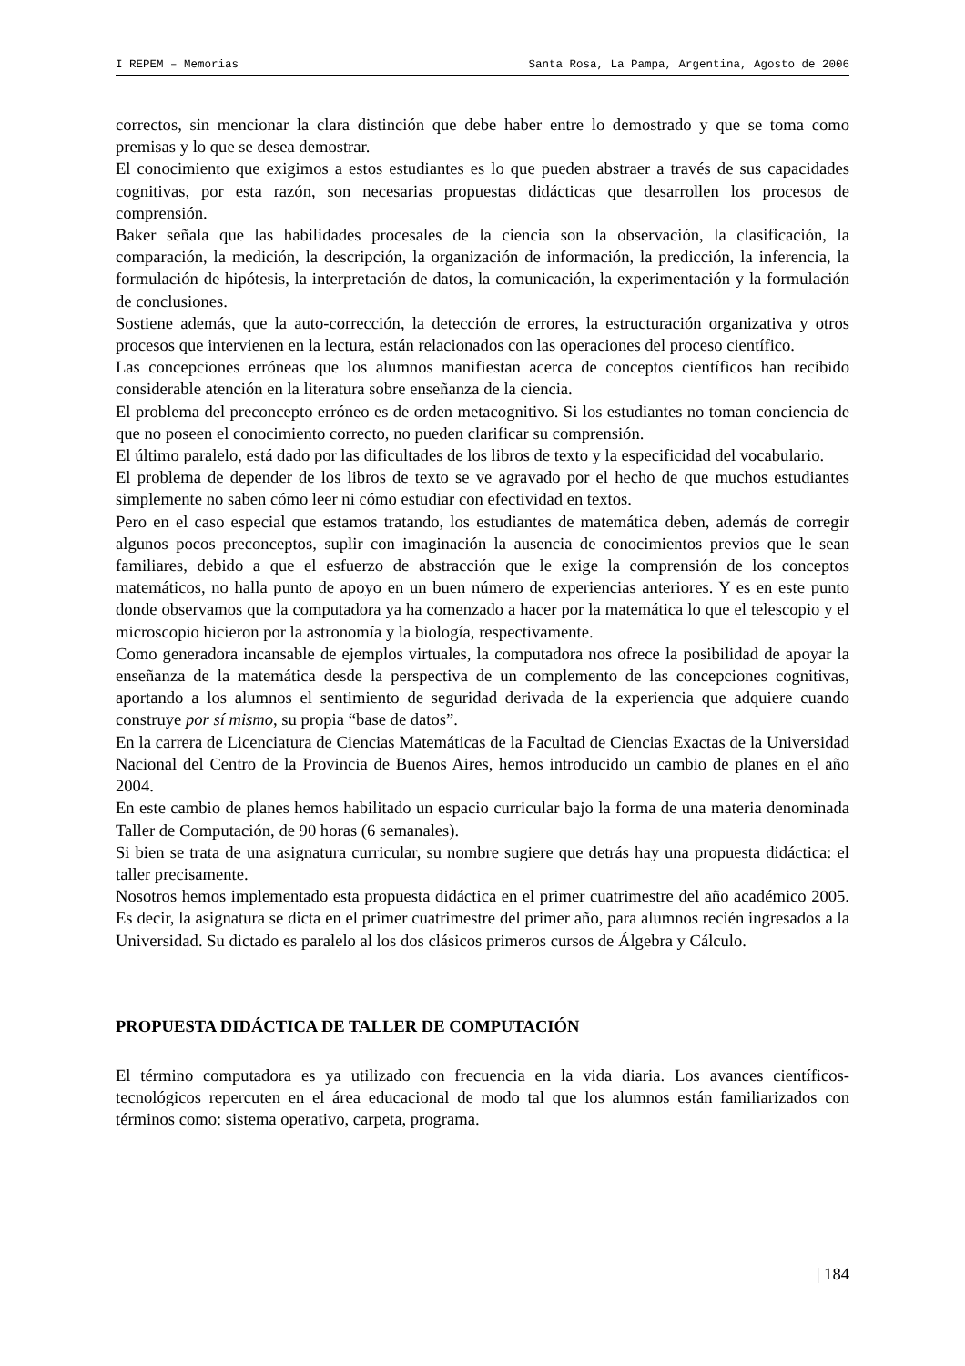I REPEM – Memorias Santa Rosa, La Pampa, Argentina, Agosto de 2006
correctos, sin mencionar la clara distinción que debe haber entre lo demostrado y que se toma como premisas y lo que se desea demostrar.
El conocimiento que exigimos a estos estudiantes es lo que pueden abstraer a través de sus capacidades cognitivas, por esta razón, son necesarias propuestas didácticas que desarrollen los procesos de comprensión.
Baker señala que las habilidades procesales de la ciencia son la observación, la clasificación, la comparación, la medición, la descripción, la organización de información, la predicción, la inferencia, la formulación de hipótesis, la interpretación de datos, la comunicación, la experimentación y la formulación de conclusiones.
Sostiene además, que la auto-corrección, la detección de errores, la estructuración organizativa y otros procesos que intervienen en la lectura, están relacionados con las operaciones del proceso científico.
Las concepciones erróneas que los alumnos manifiestan acerca de conceptos científicos han recibido considerable atención en la literatura sobre enseñanza de la ciencia.
El problema del preconcepto erróneo es de orden metacognitivo. Si los estudiantes no toman conciencia de que no poseen el conocimiento correcto, no pueden clarificar su comprensión.
El último paralelo, está dado por las dificultades de los libros de texto y la especificidad del vocabulario.
El problema de depender de los libros de texto se ve agravado por el hecho de que muchos estudiantes simplemente no saben cómo leer ni cómo estudiar con efectividad en textos.
Pero en el caso especial que estamos tratando, los estudiantes de matemática deben, además de corregir algunos pocos preconceptos, suplir con imaginación la ausencia de conocimientos previos que le sean familiares, debido a que el esfuerzo de abstracción que le exige la comprensión de los conceptos matemáticos, no halla punto de apoyo en un buen número de experiencias anteriores. Y es en este punto donde observamos que la computadora ya ha comenzado a hacer por la matemática lo que el telescopio y el microscopio hicieron por la astronomía y la biología, respectivamente.
Como generadora incansable de ejemplos virtuales, la computadora nos ofrece la posibilidad de apoyar la enseñanza de la matemática desde la perspectiva de un complemento de las concepciones cognitivas, aportando a los alumnos el sentimiento de seguridad derivada de la experiencia que adquiere cuando construye por sí mismo, su propia “base de datos”.
En la carrera de Licenciatura de Ciencias Matemáticas de la Facultad de Ciencias Exactas de la Universidad Nacional del Centro de la Provincia de Buenos Aires, hemos introducido un cambio de planes en el año 2004.
En este cambio de planes hemos habilitado un espacio curricular bajo la forma de una materia denominada Taller de Computación, de 90 horas (6 semanales).
Si bien se trata de una asignatura curricular, su nombre sugiere que detrás hay una propuesta didáctica: el taller precisamente.
Nosotros hemos implementado esta propuesta didáctica en el primer cuatrimestre del año académico 2005. Es decir, la asignatura se dicta en el primer cuatrimestre del primer año, para alumnos recién ingresados a la Universidad. Su dictado es paralelo al los dos clásicos primeros cursos de Álgebra y Cálculo.
PROPUESTA DIDÁCTICA DE TALLER DE COMPUTACIÓN
El término computadora es ya utilizado con frecuencia en la vida diaria. Los avances científicos-tecnológicos repercuten en el área educacional de modo tal que los alumnos están familiarizados con términos como: sistema operativo, carpeta, programa.
| 184